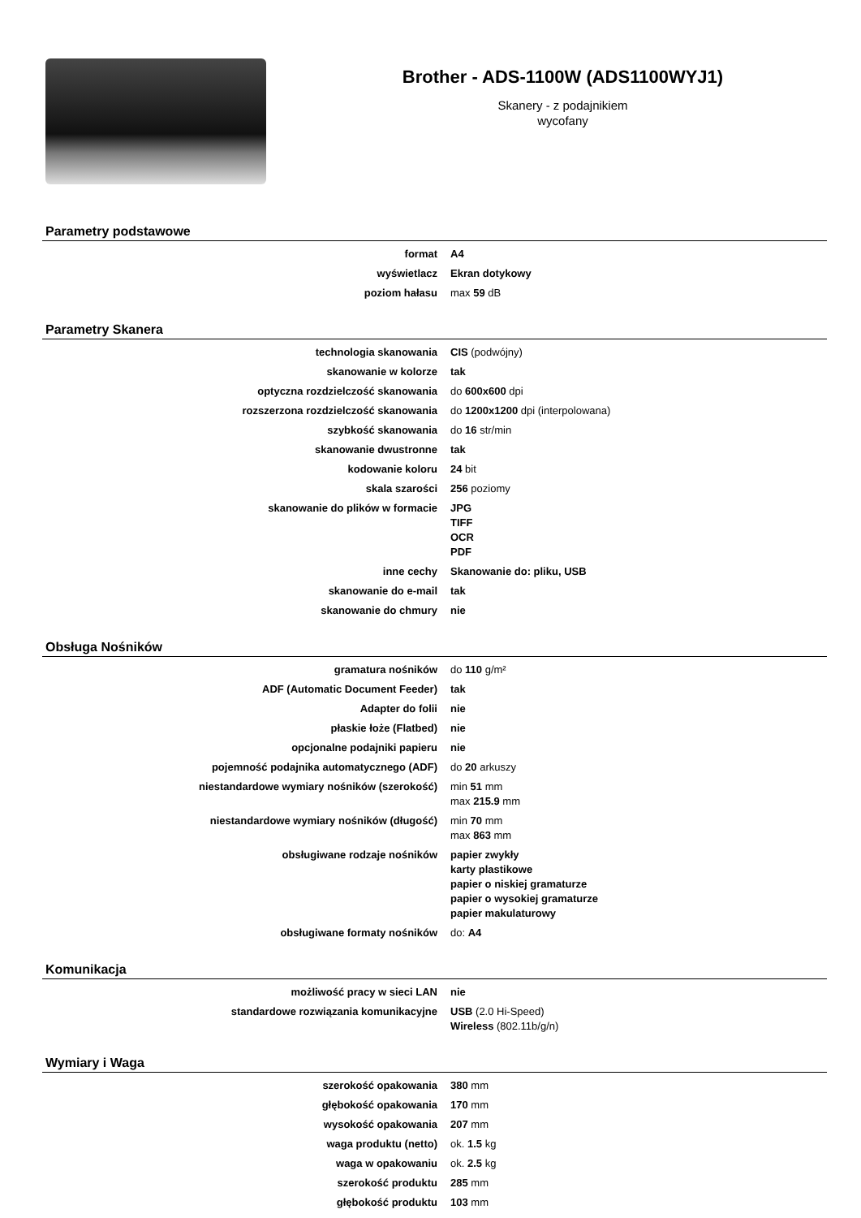Brother - ADS-1100W (ADS1100WYJ1)
Skanery - z podajnikiem
wycofany
Parametry podstawowe
| format | A4 |
| wyświetlacz | Ekran dotykowy |
| poziom hałasu | max 59 dB |
Parametry Skanera
| technologia skanowania | CIS (podwójny) |
| skanowanie w kolorze | tak |
| optyczna rozdzielczość skanowania | do 600x600 dpi |
| rozszerzona rozdzielczość skanowania | do 1200x1200 dpi (interpolowana) |
| szybkość skanowania | do 16 str/min |
| skanowanie dwustronne | tak |
| kodowanie koloru | 24 bit |
| skala szarości | 256 poziomy |
| skanowanie do plików w formacie | JPG TIFF OCR PDF |
| inne cechy | Skanowanie do: pliku, USB |
| skanowanie do e-mail | tak |
| skanowanie do chmury | nie |
Obsługa Nośników
| gramatura nośników | do 110 g/m² |
| ADF (Automatic Document Feeder) | tak |
| Adapter do folii | nie |
| płaskie łoże (Flatbed) | nie |
| opcjonalne podajniki papieru | nie |
| pojemność podajnika automatycznego (ADF) | do 20 arkuszy |
| niestandardowe wymiary nośników (szerokość) | min 51 mm max 215.9 mm |
| niestandardowe wymiary nośników (długość) | min 70 mm max 863 mm |
| obsługiwane rodzaje nośników | papier zwykły karty plastikowe papier o niskiej gramaturze papier o wysokiej gramaturze papier makulaturowy |
| obsługiwane formaty nośników | do: A4 |
Komunikacja
| możliwość pracy w sieci LAN | nie |
| standardowe rozwiązania komunikacyjne | USB (2.0 Hi-Speed) Wireless (802.11b/g/n) |
Wymiary i Waga
| szerokość opakowania | 380 mm |
| głębokość opakowania | 170 mm |
| wysokość opakowania | 207 mm |
| waga produktu (netto) | ok. 1.5 kg |
| waga w opakowaniu | ok. 2.5 kg |
| szerokość produktu | 285 mm |
| głębokość produktu | 103 mm |